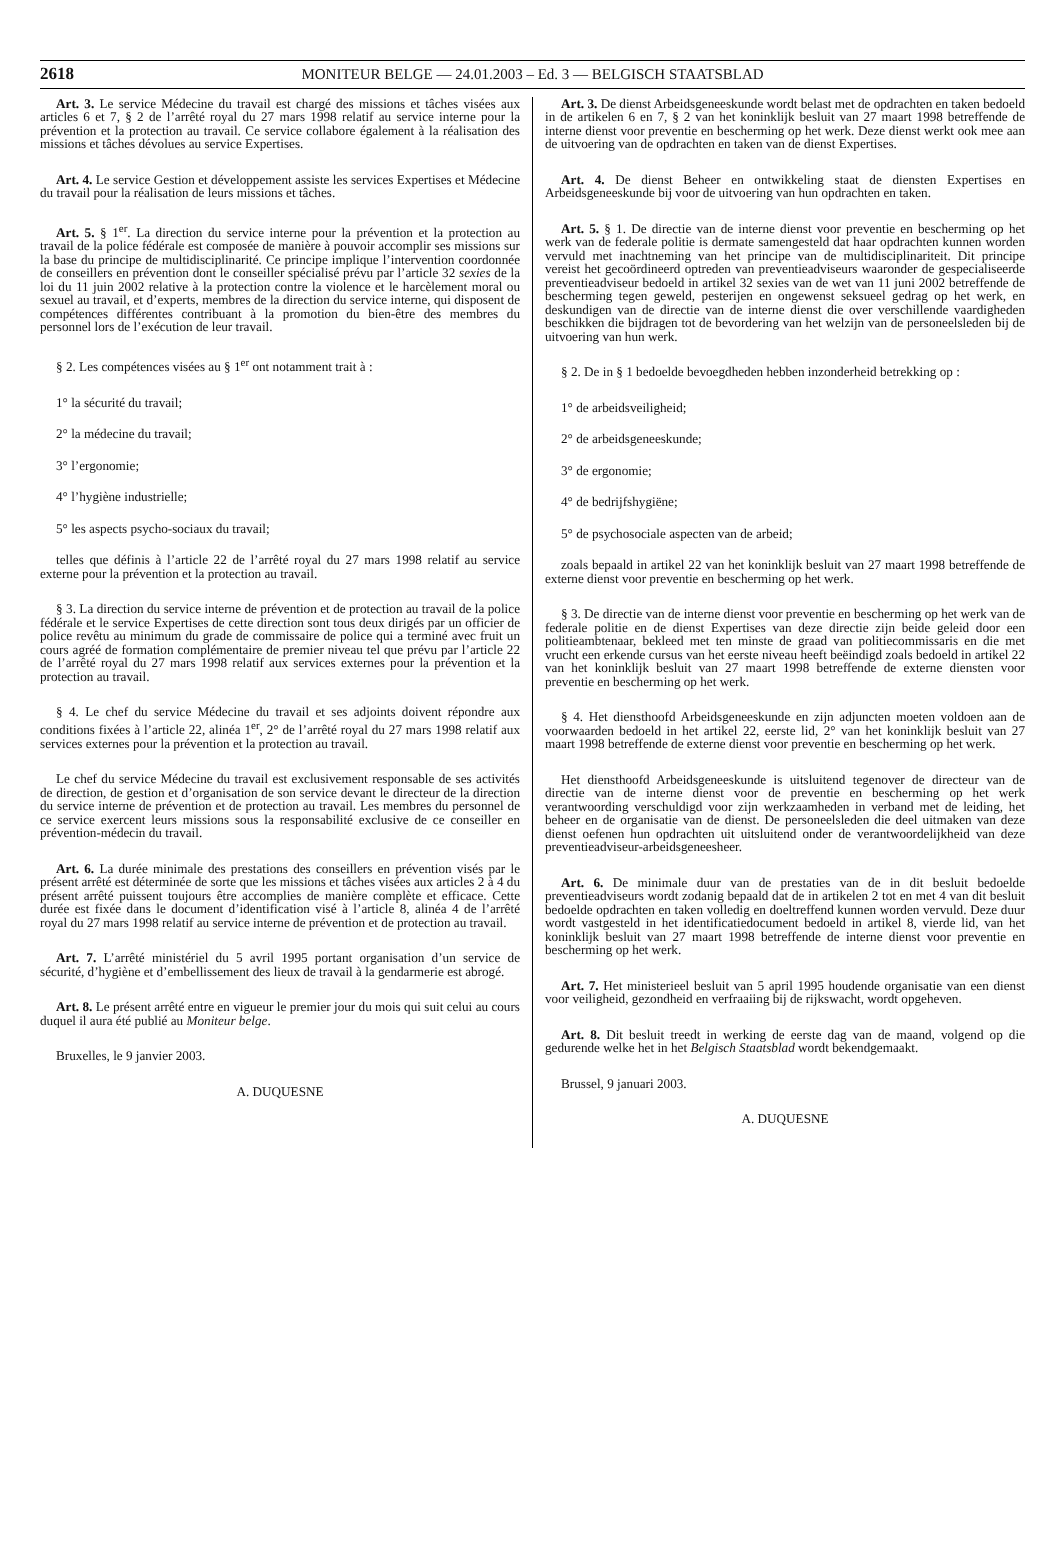2618 MONITEUR BELGE — 24.01.2003 – Ed. 3 — BELGISCH STAATSBLAD
Art. 3. Le service Médecine du travail est chargé des missions et tâches visées aux articles 6 et 7, § 2 de l’arrêté royal du 27 mars 1998 relatif au service interne pour la prévention et la protection au travail. Ce service collabore également à la réalisation des missions et tâches dévolues au service Expertises.
Art. 4. Le service Gestion et développement assiste les services Expertises et Médecine du travail pour la réalisation de leurs missions et tâches.
Art. 5. § 1<sup>er</sup>. La direction du service interne pour la prévention et la protection au travail de la police fédérale est composée de manière à pouvoir accomplir ses missions sur la base du principe de multidisciplinarité. Ce principe implique l’intervention coordonnée de conseillers en prévention dont le conseiller spécialisé prévu par l’article 32 sexies de la loi du 11 juin 2002 relative à la protection contre la violence et le harcèlement moral ou sexuel au travail, et d’experts, membres de la direction du service interne, qui disposent de compétences différentes contribuant à la promotion du bien-être des membres du personnel lors de l’exécution de leur travail.
§ 2. Les compétences visées au § 1<sup>er</sup> ont notamment trait à :
1° la sécurité du travail;
2° la médecine du travail;
3° l’ergonomie;
4° l’hygiène industrielle;
5° les aspects psycho-sociaux du travail;
telles que définis à l’article 22 de l’arrêté royal du 27 mars 1998 relatif au service externe pour la prévention et la protection au travail.
§ 3. La direction du service interne de prévention et de protection au travail de la police fédérale et le service Expertises de cette direction sont tous deux dirigés par un officier de police revêtu au minimum du grade de commissaire de police qui a terminé avec fruit un cours agréé de formation complémentaire de premier niveau tel que prévu par l’article 22 de l’arrêté royal du 27 mars 1998 relatif aux services externes pour la prévention et la protection au travail.
§ 4. Le chef du service Médecine du travail et ses adjoints doivent répondre aux conditions fixées à l’article 22, alinéa 1<sup>er</sup>, 2° de l’arrêté royal du 27 mars 1998 relatif aux services externes pour la prévention et la protection au travail.
Le chef du service Médecine du travail est exclusivement responsable de ses activités de direction, de gestion et d’organisation de son service devant le directeur de la direction du service interne de prévention et de protection au travail. Les membres du personnel de ce service exercent leurs missions sous la responsabilité exclusive de ce conseiller en prévention-médecin du travail.
Art. 6. La durée minimale des prestations des conseillers en prévention visés par le présent arrêté est déterminée de sorte que les missions et tâches visées aux articles 2 à 4 du présent arrêté puissent toujours être accomplies de manière complète et efficace. Cette durée est fixée dans le document d’identification visé à l’article 8, alinéa 4 de l’arrêté royal du 27 mars 1998 relatif au service interne de prévention et de protection au travail.
Art. 7. L’arrêté ministériel du 5 avril 1995 portant organisation d’un service de sécurité, d’hygiène et d’embellissement des lieux de travail à la gendarmerie est abrogé.
Art. 8. Le présent arrêté entre en vigueur le premier jour du mois qui suit celui au cours duquel il aura été publié au Moniteur belge.
Bruxelles, le 9 janvier 2003.
A. DUQUESNE
Art. 3. De dienst Arbeidsgeneeskunde wordt belast met de opdrachten en taken bedoeld in de artikelen 6 en 7, § 2 van het koninklijk besluit van 27 maart 1998 betreffende de interne dienst voor preventie en bescherming op het werk. Deze dienst werkt ook mee aan de uitvoering van de opdrachten en taken van de dienst Expertises.
Art. 4. De dienst Beheer en ontwikkeling staat de diensten Expertises en Arbeidsgeneeskunde bij voor de uitvoering van hun opdrachten en taken.
Art. 5. § 1. De directie van de interne dienst voor preventie en bescherming op het werk van de federale politie is dermate samengesteld dat haar opdrachten kunnen worden vervuld met inachtneming van het principe van de multidisciplinariteit. Dit principe vereist het gecoördineerd optreden van preventieadviseurs waaronder de gespecialiseerde preventieadviseur bedoeld in artikel 32 sexies van de wet van 11 juni 2002 betreffende de bescherming tegen geweld, pesterijen en ongewenst seksueel gedrag op het werk, en deskundigen van de directie van de interne dienst die over verschillende vaardigheden beschikken die bijdragen tot de bevordering van het welzijn van de personeelsleden bij de uitvoering van hun werk.
§ 2. De in § 1 bedoelde bevoegdheden hebben inzonderheid betrekking op :
1° de arbeidsveiligheid;
2° de arbeidsgeneeskunde;
3° de ergonomie;
4° de bedrijfshygiëne;
5° de psychosociale aspecten van de arbeid;
zoals bepaald in artikel 22 van het koninklijk besluit van 27 maart 1998 betreffende de externe dienst voor preventie en bescherming op het werk.
§ 3. De directie van de interne dienst voor preventie en bescherming op het werk van de federale politie en de dienst Expertises van deze directie zijn beide geleid door een politieambtenaar, bekleed met ten minste de graad van politiecommissaris en die met vrucht een erkende cursus van het eerste niveau heeft beëindigd zoals bedoeld in artikel 22 van het koninklijk besluit van 27 maart 1998 betreffende de externe diensten voor preventie en bescherming op het werk.
§ 4. Het diensthoofd Arbeidsgeneeskunde en zijn adjuncten moeten voldoen aan de voorwaarden bedoeld in het artikel 22, eerste lid, 2° van het koninklijk besluit van 27 maart 1998 betreffende de externe dienst voor preventie en bescherming op het werk.
Het diensthoofd Arbeidsgeneeskunde is uitsluitend tegenover de directeur van de directie van de interne dienst voor de preventie en bescherming op het werk verantwoording verschuldigd voor zijn werkzaamheden in verband met de leiding, het beheer en de organisatie van de dienst. De personeelsleden die deel uitmaken van deze dienst oefenen hun opdrachten uit uitsluitend onder de verantwoordelijkheid van deze preventieadviseur-arbeidsgeneesheer.
Art. 6. De minimale duur van de prestaties van de in dit besluit bedoelde preventieadviseurs wordt zodanig bepaald dat de in artikelen 2 tot en met 4 van dit besluit bedoelde opdrachten en taken volledig en doeltreffend kunnen worden vervuld. Deze duur wordt vastgesteld in het identificatiedocument bedoeld in artikel 8, vierde lid, van het koninklijk besluit van 27 maart 1998 betreffende de interne dienst voor preventie en bescherming op het werk.
Art. 7. Het ministerieel besluit van 5 april 1995 houdende organisatie van een dienst voor veiligheid, gezondheid en verfraaiing bij de rijkswacht, wordt opgeheven.
Art. 8. Dit besluit treedt in werking de eerste dag van de maand, volgend op die gedurende welke het in het Belgisch Staatsblad wordt bekendgemaakt.
Brussel, 9 januari 2003.
A. DUQUESNE